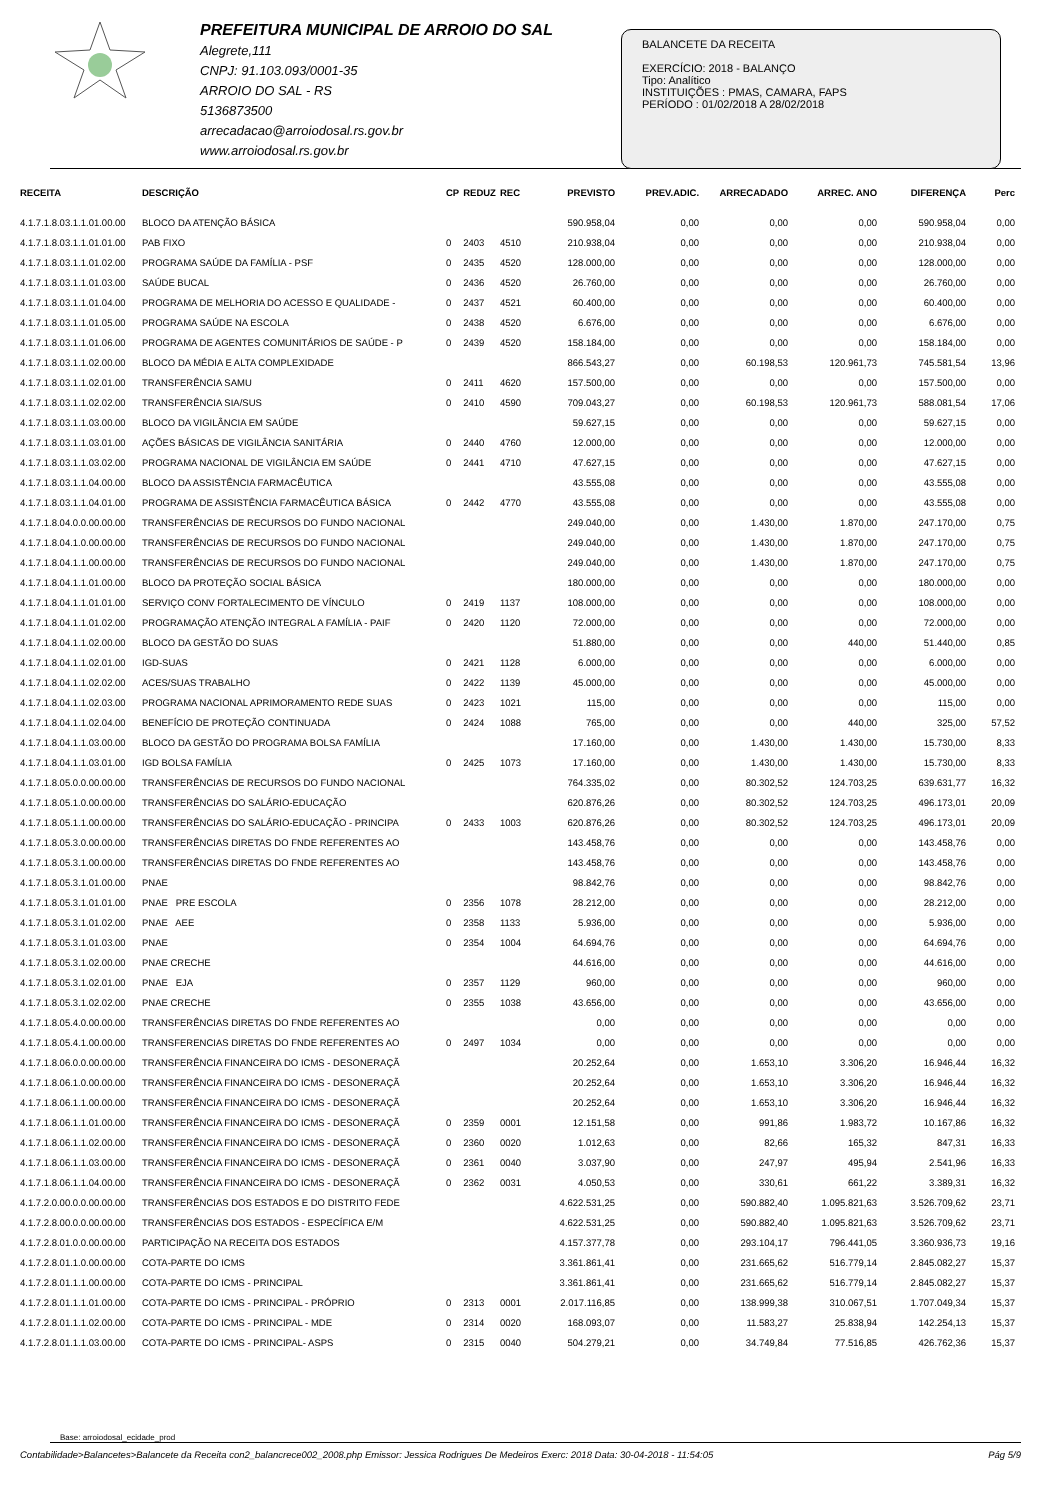PREFEITURA MUNICIPAL DE ARROIO DO SAL
Alegrete,111
CNPJ: 91.103.093/0001-35
ARROIO DO SAL - RS
5136873500
arrecadacao@arroiodosal.rs.gov.br
www.arroiodosal.rs.gov.br
BALANCETE DA RECEITA
EXERCÍCIO: 2018 - BALANÇO
Tipo: Analítico
INSTITUIÇÕES : PMAS, CAMARA, FAPS
PERÍODO : 01/02/2018 A 28/02/2018
| RECEITA | DESCRIÇÃO | CP | REDUZ | REC | PREVISTO | PREV.ADIC. | ARRECADADO | ARREC. ANO | DIFERENÇA | Perc |
| --- | --- | --- | --- | --- | --- | --- | --- | --- | --- | --- |
| 4.1.7.1.8.03.1.1.01.00.00 | BLOCO DA ATENÇÃO BÁSICA | | | | 590.958,04 | 0,00 | 0,00 | 0,00 | 590.958,04 | 0,00 |
| 4.1.7.1.8.03.1.1.01.01.00 | PAB FIXO | 0 | 2403 | 4510 | 210.938,04 | 0,00 | 0,00 | 0,00 | 210.938,04 | 0,00 |
| 4.1.7.1.8.03.1.1.01.02.00 | PROGRAMA SAÚDE DA FAMÍLIA - PSF | 0 | 2435 | 4520 | 128.000,00 | 0,00 | 0,00 | 0,00 | 128.000,00 | 0,00 |
| 4.1.7.1.8.03.1.1.01.03.00 | SAÚDE BUCAL | 0 | 2436 | 4520 | 26.760,00 | 0,00 | 0,00 | 0,00 | 26.760,00 | 0,00 |
| 4.1.7.1.8.03.1.1.01.04.00 | PROGRAMA DE MELHORIA DO ACESSO E QUALIDADE - | 0 | 2437 | 4521 | 60.400,00 | 0,00 | 0,00 | 0,00 | 60.400,00 | 0,00 |
| 4.1.7.1.8.03.1.1.01.05.00 | PROGRAMA SAÚDE NA ESCOLA | 0 | 2438 | 4520 | 6.676,00 | 0,00 | 0,00 | 0,00 | 6.676,00 | 0,00 |
| 4.1.7.1.8.03.1.1.01.06.00 | PROGRAMA DE AGENTES COMUNITÁRIOS DE SAÚDE - P | 0 | 2439 | 4520 | 158.184,00 | 0,00 | 0,00 | 0,00 | 158.184,00 | 0,00 |
| 4.1.7.1.8.03.1.1.02.00.00 | BLOCO DA MÉDIA E ALTA COMPLEXIDADE | | | | 866.543,27 | 0,00 | 60.198,53 | 120.961,73 | 745.581,54 | 13,96 |
| 4.1.7.1.8.03.1.1.02.01.00 | TRANSFERÊNCIA SAMU | 0 | 2411 | 4620 | 157.500,00 | 0,00 | 0,00 | 0,00 | 157.500,00 | 0,00 |
| 4.1.7.1.8.03.1.1.02.02.00 | TRANSFERÊNCIA SIA/SUS | 0 | 2410 | 4590 | 709.043,27 | 0,00 | 60.198,53 | 120.961,73 | 588.081,54 | 17,06 |
| 4.1.7.1.8.03.1.1.03.00.00 | BLOCO DA VIGILÂNCIA EM SAÚDE | | | | 59.627,15 | 0,00 | 0,00 | 0,00 | 59.627,15 | 0,00 |
| 4.1.7.1.8.03.1.1.03.01.00 | AÇÕES BÁSICAS DE VIGILÂNCIA SANITÁRIA | 0 | 2440 | 4760 | 12.000,00 | 0,00 | 0,00 | 0,00 | 12.000,00 | 0,00 |
| 4.1.7.1.8.03.1.1.03.02.00 | PROGRAMA NACIONAL DE VIGILÂNCIA EM SAÚDE | 0 | 2441 | 4710 | 47.627,15 | 0,00 | 0,00 | 0,00 | 47.627,15 | 0,00 |
| 4.1.7.1.8.03.1.1.04.00.00 | BLOCO DA ASSISTÊNCIA FARMACÊUTICA | | | | 43.555,08 | 0,00 | 0,00 | 0,00 | 43.555,08 | 0,00 |
| 4.1.7.1.8.03.1.1.04.01.00 | PROGRAMA DE ASSISTÊNCIA FARMACÊUTICA BÁSICA | 0 | 2442 | 4770 | 43.555,08 | 0,00 | 0,00 | 0,00 | 43.555,08 | 0,00 |
| 4.1.7.1.8.04.0.0.00.00.00 | TRANSFERÊNCIAS DE RECURSOS DO FUNDO NACIONAL | | | | 249.040,00 | 0,00 | 1.430,00 | 1.870,00 | 247.170,00 | 0,75 |
| 4.1.7.1.8.04.1.0.00.00.00 | TRANSFERÊNCIAS DE RECURSOS DO FUNDO NACIONAL | | | | 249.040,00 | 0,00 | 1.430,00 | 1.870,00 | 247.170,00 | 0,75 |
| 4.1.7.1.8.04.1.1.00.00.00 | TRANSFERÊNCIAS DE RECURSOS DO FUNDO NACIONAL | | | | 249.040,00 | 0,00 | 1.430,00 | 1.870,00 | 247.170,00 | 0,75 |
| 4.1.7.1.8.04.1.1.01.00.00 | BLOCO DA PROTEÇÃO SOCIAL BÁSICA | | | | 180.000,00 | 0,00 | 0,00 | 0,00 | 180.000,00 | 0,00 |
| 4.1.7.1.8.04.1.1.01.01.00 | SERVIÇO CONV FORTALECIMENTO DE VÍNCULO | 0 | 2419 | 1137 | 108.000,00 | 0,00 | 0,00 | 0,00 | 108.000,00 | 0,00 |
| 4.1.7.1.8.04.1.1.01.02.00 | PROGRAMAÇÃO ATENÇÃO INTEGRAL A FAMÍLIA - PAIF | 0 | 2420 | 1120 | 72.000,00 | 0,00 | 0,00 | 0,00 | 72.000,00 | 0,00 |
| 4.1.7.1.8.04.1.1.02.00.00 | BLOCO DA GESTÃO DO SUAS | | | | 51.880,00 | 0,00 | 0,00 | 440,00 | 51.440,00 | 0,85 |
| 4.1.7.1.8.04.1.1.02.01.00 | IGD-SUAS | 0 | 2421 | 1128 | 6.000,00 | 0,00 | 0,00 | 0,00 | 6.000,00 | 0,00 |
| 4.1.7.1.8.04.1.1.02.02.00 | ACES/SUAS TRABALHO | 0 | 2422 | 1139 | 45.000,00 | 0,00 | 0,00 | 0,00 | 45.000,00 | 0,00 |
| 4.1.7.1.8.04.1.1.02.03.00 | PROGRAMA NACIONAL APRIMORAMENTO REDE SUAS | 0 | 2423 | 1021 | 115,00 | 0,00 | 0,00 | 0,00 | 115,00 | 0,00 |
| 4.1.7.1.8.04.1.1.02.04.00 | BENEFÍCIO DE PROTEÇÃO CONTINUADA | 0 | 2424 | 1088 | 765,00 | 0,00 | 0,00 | 440,00 | 325,00 | 57,52 |
| 4.1.7.1.8.04.1.1.03.00.00 | BLOCO DA GESTÃO DO PROGRAMA BOLSA FAMÍLIA | | | | 17.160,00 | 0,00 | 1.430,00 | 1.430,00 | 15.730,00 | 8,33 |
| 4.1.7.1.8.04.1.1.03.01.00 | IGD BOLSA FAMÍLIA | 0 | 2425 | 1073 | 17.160,00 | 0,00 | 1.430,00 | 1.430,00 | 15.730,00 | 8,33 |
| 4.1.7.1.8.05.0.0.00.00.00 | TRANSFERÊNCIAS DE RECURSOS DO FUNDO NACIONAL | | | | 764.335,02 | 0,00 | 80.302,52 | 124.703,25 | 639.631,77 | 16,32 |
| 4.1.7.1.8.05.1.0.00.00.00 | TRANSFERÊNCIAS DO SALÁRIO-EDUCAÇÃO | | | | 620.876,26 | 0,00 | 80.302,52 | 124.703,25 | 496.173,01 | 20,09 |
| 4.1.7.1.8.05.1.1.00.00.00 | TRANSFERÊNCIAS DO SALÁRIO-EDUCAÇÃO - PRINCIPA | 0 | 2433 | 1003 | 620.876,26 | 0,00 | 80.302,52 | 124.703,25 | 496.173,01 | 20,09 |
| 4.1.7.1.8.05.3.0.00.00.00 | TRANSFERÊNCIAS DIRETAS DO FNDE REFERENTES AO | | | | 143.458,76 | 0,00 | 0,00 | 0,00 | 143.458,76 | 0,00 |
| 4.1.7.1.8.05.3.1.00.00.00 | TRANSFERÊNCIAS DIRETAS DO FNDE REFERENTES AO | | | | 143.458,76 | 0,00 | 0,00 | 0,00 | 143.458,76 | 0,00 |
| 4.1.7.1.8.05.3.1.01.00.00 | PNAE | | | | 98.842,76 | 0,00 | 0,00 | 0,00 | 98.842,76 | 0,00 |
| 4.1.7.1.8.05.3.1.01.01.00 | PNAE PRE ESCOLA | 0 | 2356 | 1078 | 28.212,00 | 0,00 | 0,00 | 0,00 | 28.212,00 | 0,00 |
| 4.1.7.1.8.05.3.1.01.02.00 | PNAE AEE | 0 | 2358 | 1133 | 5.936,00 | 0,00 | 0,00 | 0,00 | 5.936,00 | 0,00 |
| 4.1.7.1.8.05.3.1.01.03.00 | PNAE | 0 | 2354 | 1004 | 64.694,76 | 0,00 | 0,00 | 0,00 | 64.694,76 | 0,00 |
| 4.1.7.1.8.05.3.1.02.00.00 | PNAE CRECHE | | | | 44.616,00 | 0,00 | 0,00 | 0,00 | 44.616,00 | 0,00 |
| 4.1.7.1.8.05.3.1.02.01.00 | PNAE EJA | 0 | 2357 | 1129 | 960,00 | 0,00 | 0,00 | 0,00 | 960,00 | 0,00 |
| 4.1.7.1.8.05.3.1.02.02.00 | PNAE CRECHE | 0 | 2355 | 1038 | 43.656,00 | 0,00 | 0,00 | 0,00 | 43.656,00 | 0,00 |
| 4.1.7.1.8.05.4.0.00.00.00 | TRANSFERÊNCIAS DIRETAS DO FNDE REFERENTES AO | | | | 0,00 | 0,00 | 0,00 | 0,00 | 0,00 | 0,00 |
| 4.1.7.1.8.05.4.1.00.00.00 | TRANSFERENCIAS DIRETAS DO FNDE REFERENTES AO | 0 | 2497 | 1034 | 0,00 | 0,00 | 0,00 | 0,00 | 0,00 | 0,00 |
| 4.1.7.1.8.06.0.0.00.00.00 | TRANSFERÊNCIA FINANCEIRA DO ICMS - DESONERAÇÃ | | | | 20.252,64 | 0,00 | 1.653,10 | 3.306,20 | 16.946,44 | 16,32 |
| 4.1.7.1.8.06.1.0.00.00.00 | TRANSFERÊNCIA FINANCEIRA DO ICMS - DESONERAÇÃ | | | | 20.252,64 | 0,00 | 1.653,10 | 3.306,20 | 16.946,44 | 16,32 |
| 4.1.7.1.8.06.1.1.00.00.00 | TRANSFERÊNCIA FINANCEIRA DO ICMS - DESONERAÇÃ | | | | 20.252,64 | 0,00 | 1.653,10 | 3.306,20 | 16.946,44 | 16,32 |
| 4.1.7.1.8.06.1.1.01.00.00 | TRANSFERÊNCIA FINANCEIRA DO ICMS - DESONERAÇÃ | 0 | 2359 | 0001 | 12.151,58 | 0,00 | 991,86 | 1.983,72 | 10.167,86 | 16,32 |
| 4.1.7.1.8.06.1.1.02.00.00 | TRANSFERÊNCIA FINANCEIRA DO ICMS - DESONERAÇÃ | 0 | 2360 | 0020 | 1.012,63 | 0,00 | 82,66 | 165,32 | 847,31 | 16,33 |
| 4.1.7.1.8.06.1.1.03.00.00 | TRANSFERÊNCIA FINANCEIRA DO ICMS - DESONERAÇÃ | 0 | 2361 | 0040 | 3.037,90 | 0,00 | 247,97 | 495,94 | 2.541,96 | 16,33 |
| 4.1.7.1.8.06.1.1.04.00.00 | TRANSFERÊNCIA FINANCEIRA DO ICMS - DESONERAÇÃ | 0 | 2362 | 0031 | 4.050,53 | 0,00 | 330,61 | 661,22 | 3.389,31 | 16,32 |
| 4.1.7.2.0.00.0.0.00.00.00 | TRANSFERÊNCIAS DOS ESTADOS E DO DISTRITO FEDE | | | | 4.622.531,25 | 0,00 | 590.882,40 | 1.095.821,63 | 3.526.709,62 | 23,71 |
| 4.1.7.2.8.00.0.0.00.00.00 | TRANSFERÊNCIAS DOS ESTADOS - ESPECÍFICA E/M | | | | 4.622.531,25 | 0,00 | 590.882,40 | 1.095.821,63 | 3.526.709,62 | 23,71 |
| 4.1.7.2.8.01.0.0.00.00.00 | PARTICIPAÇÃO NA RECEITA DOS ESTADOS | | | | 4.157.377,78 | 0,00 | 293.104,17 | 796.441,05 | 3.360.936,73 | 19,16 |
| 4.1.7.2.8.01.1.0.00.00.00 | COTA-PARTE DO ICMS | | | | 3.361.861,41 | 0,00 | 231.665,62 | 516.779,14 | 2.845.082,27 | 15,37 |
| 4.1.7.2.8.01.1.1.00.00.00 | COTA-PARTE DO ICMS - PRINCIPAL | | | | 3.361.861,41 | 0,00 | 231.665,62 | 516.779,14 | 2.845.082,27 | 15,37 |
| 4.1.7.2.8.01.1.1.01.00.00 | COTA-PARTE DO ICMS - PRINCIPAL - PRÓPRIO | 0 | 2313 | 0001 | 2.017.116,85 | 0,00 | 138.999,38 | 310.067,51 | 1.707.049,34 | 15,37 |
| 4.1.7.2.8.01.1.1.02.00.00 | COTA-PARTE DO ICMS - PRINCIPAL - MDE | 0 | 2314 | 0020 | 168.093,07 | 0,00 | 11.583,27 | 25.838,94 | 142.254,13 | 15,37 |
| 4.1.7.2.8.01.1.1.03.00.00 | COTA-PARTE DO ICMS - PRINCIPAL- ASPS | 0 | 2315 | 0040 | 504.279,21 | 0,00 | 34.749,84 | 77.516,85 | 426.762,36 | 15,37 |
Base: arroiodosal_ecidade_prod
Contabilidade>Balancetes>Balancete da Receita con2_balancrece002_2008.php Emissor: Jessica Rodrigues De Medeiros Exerc: 2018 Data: 30-04-2018 - 11:54:05 Pág 5/9